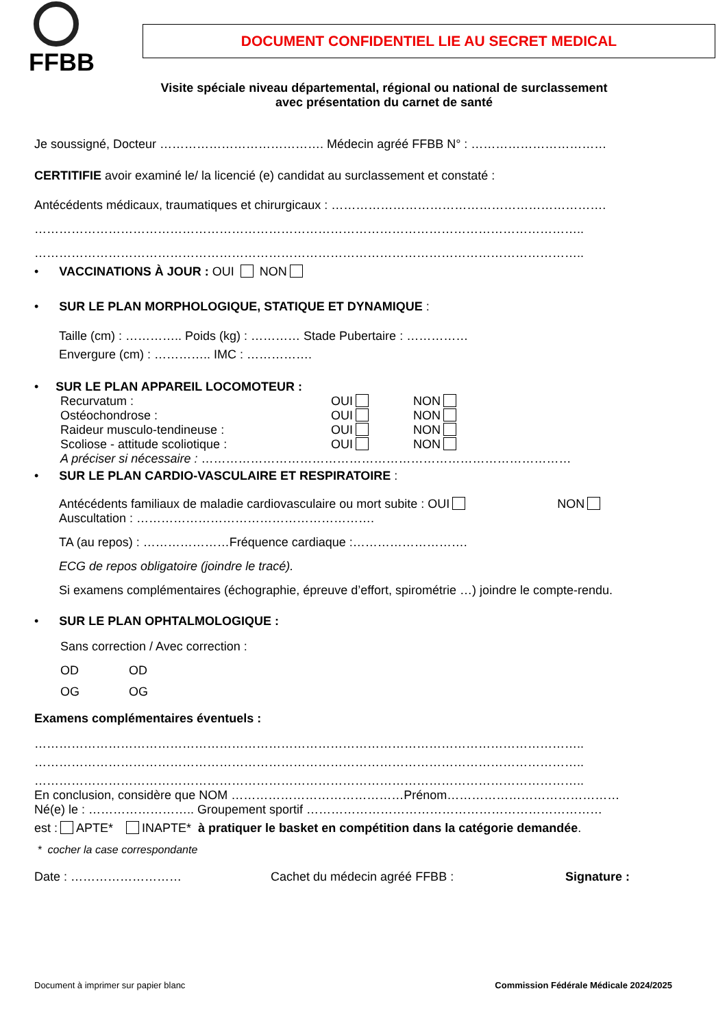FFBB
DOCUMENT CONFIDENTIEL LIE AU SECRET MEDICAL
Visite spéciale niveau départemental, régional ou national de surclassement
avec présentation du carnet de santé
Je soussigné, Docteur …………………………………. Médecin agréé FFBB N° : ……………………………
CERTITIFIE avoir examiné le/ la licencié (e) candidat au surclassement et constaté :
Antécédents médicaux, traumatiques et chirurgicaux : ………………………………………………………….
……………………………………………………………………………………………………………………..
……………………………………………………………………………………………………………………..
• VACCINATIONS À JOUR : OUI NON
• SUR LE PLAN MORPHOLOGIQUE, STATIQUE ET DYNAMIQUE :
Taille (cm) : ………….. Poids (kg) : ………… Stade Pubertaire : ……………
Envergure (cm) : ………….. IMC : …………….
• SUR LE PLAN APPAREIL LOCOMOTEUR :
Recurvatum : OUI NON
Ostéochondrose : OUI NON
Raideur musculo-tendineuse : OUI NON
Scoliose - attitude scoliotique : OUI NON
A préciser si nécessaire : ………………………………………………………………………………
• SUR LE PLAN CARDIO-VASCULAIRE ET RESPIRATOIRE :
Antécédents familiaux de maladie cardiovasculaire ou mort subite : OUI NON
Auscultation : ………………………………………………….
TA (au repos) : …………………Fréquence cardiaque :……………………….
ECG de repos obligatoire (joindre le tracé).
Si examens complémentaires (échographie, épreuve d’effort, spirométrie …) joindre le compte-rendu.
• SUR LE PLAN OPHTALMOLOGIQUE :
Sans correction / Avec correction :
OD OD
OG OG
Examens complémentaires éventuels :
……………………………………………………………………………………………………………………..
……………………………………………………………………………………………………………………..
……………………………………………………………………………………………………………………..
En conclusion, considère que NOM ……………………………………Prénom……………………………………
Né(e) le : …………………….. Groupement sportif ………………………………………………………………
est : APTE* INAPTE* à pratiquer le basket en compétition dans la catégorie demandée.
* cocher la case correspondante
Date : ……………………… Cachet du médecin agréé FFBB : Signature :
Document à imprimer sur papier blanc Commission Fédérale Médicale 2024/2025